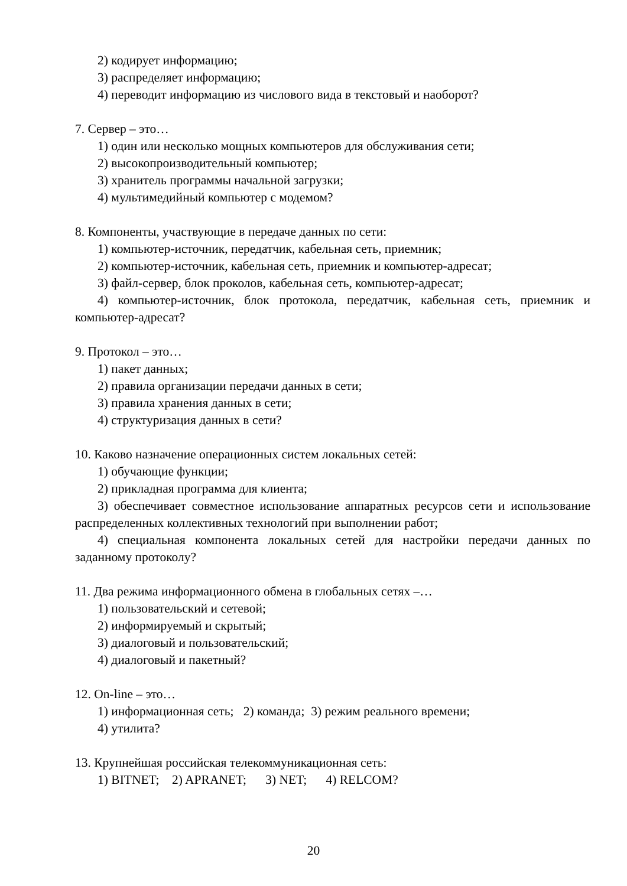2) кодирует информацию;
3) распределяет информацию;
4) переводит информацию из числового вида в текстовый и наоборот?
7. Сервер – это…
1) один или несколько мощных компьютеров для обслуживания сети;
2) высокопроизводительный компьютер;
3) хранитель программы начальной загрузки;
4) мультимедийный компьютер с модемом?
8. Компоненты, участвующие в передаче данных по сети:
1) компьютер-источник, передатчик, кабельная сеть, приемник;
2) компьютер-источник, кабельная сеть, приемник и компьютер-адресат;
3) файл-сервер, блок проколов, кабельная сеть, компьютер-адресат;
4) компьютер-источник, блок протокола, передатчик, кабельная сеть, приемник и компьютер-адресат?
9. Протокол – это…
1) пакет данных;
2) правила организации передачи данных в сети;
3) правила хранения данных в сети;
4) структуризация данных в сети?
10. Каково назначение операционных систем локальных сетей:
1) обучающие функции;
2) прикладная программа для клиента;
3) обеспечивает совместное использование аппаратных ресурсов сети и использование распределенных коллективных технологий при выполнении работ;
4) специальная компонента локальных сетей для настройки передачи данных по заданному протоколу?
11. Два режима информационного обмена в глобальных сетях –…
1) пользовательский и сетевой;
2) информируемый и скрытый;
3) диалоговый и пользовательский;
4) диалоговый и пакетный?
12. On-line – это…
1) информационная сеть; 2) команда; 3) режим реального времени;
4) утилита?
13. Крупнейшая российская телекоммуникационная сеть:
1) BITNET; 2) APRANET; 3) NET; 4) RELCOM?
20